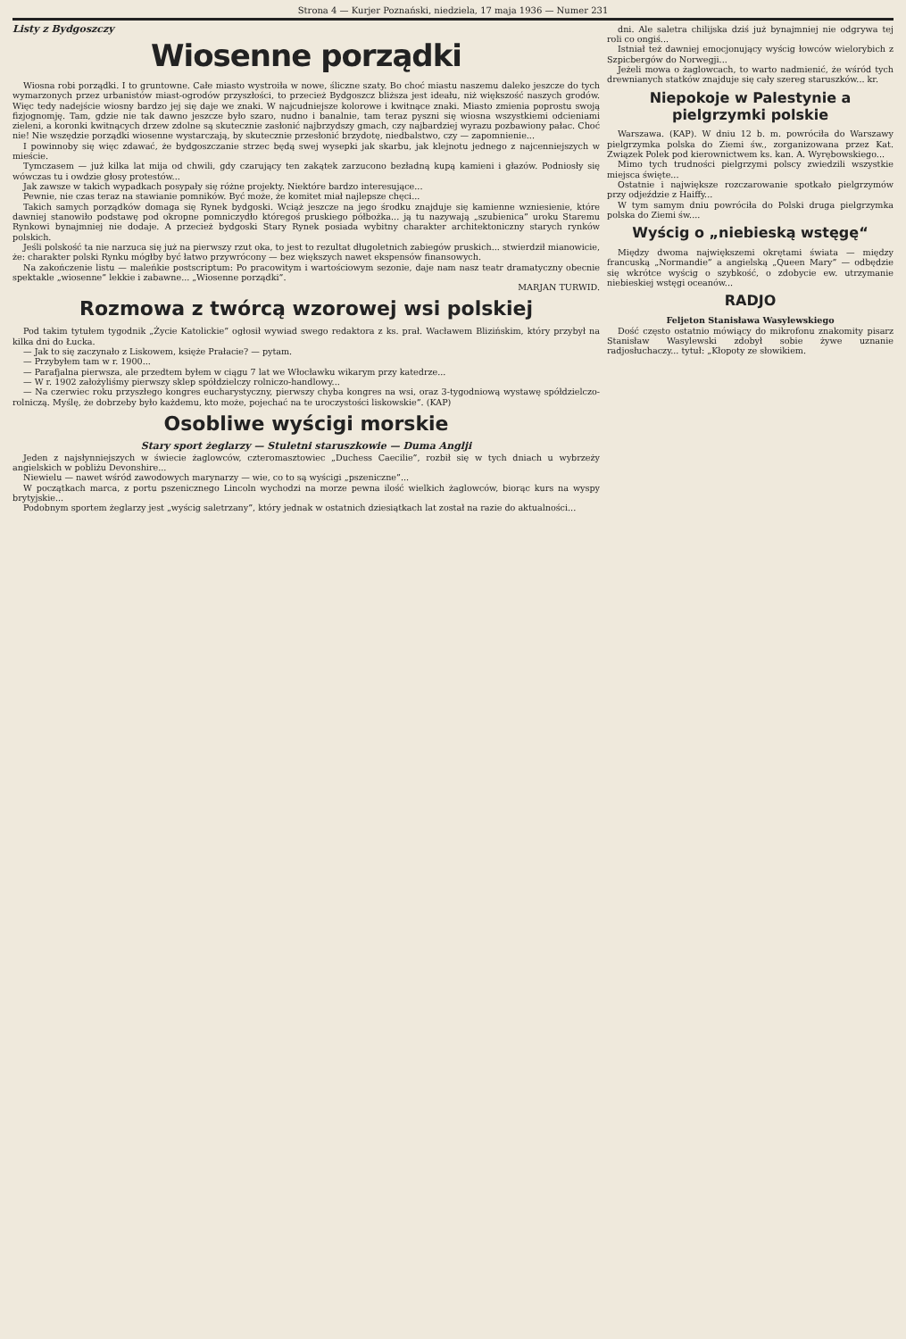Strona 4 — Kurjer Poznański, niedziela, 17 maja 1936 — Numer 231
Listy z Bydgoszczy
Wiosenne porządki
Wiosna robi porządki. I to gruntowne. Całe miasto wystroiła w nowe, śliczne szaty. Bo choć miastu naszemu daleko jeszcze do tych wymarzonych przez urbanistów miast-ogrodów przyszłości, to przecież Bydgoszcz bliższa jest ideału, niż większość naszych grodów. Więc tedy nadejście wiosny bardzo jej się daje we znaki. W najcudniejsze kolorowe i kwitnące znaki. Miasto zmienia poprostu swoją fizjognomję. Tam, gdzie nie tak dawno jeszcze było szaro, nudno i banalnie, tam teraz pyszni się wiosna wszystkiemi odcieniami zieleni, a koronki kwitnących drzew zdolne są skutecznie zasłonić najbrzydszy gmach, czy najbardziej wyrazu pozbawiony pałac. Choć nie! Nie wszędzie porządki wiosenne wystarczają, by skutecznie przesłonić brzydotę, niedbalstwo, czy — zapomnienie...
I powinnoby się więc zdawać, że bydgoszczanie strzec będą swej wysepki jak skarbu, jak klejnotu jednego z najcenniejszych w mieście.
Tymczasem — już kilka lat mija od chwili, gdy czarujący ten zakątek zarzucono bezładną kupą kamieni i głazów. Podniosły się wówczas tu i owdzie głosy protestów...
Jak zawsze w takich wypadkach posypały się różne projekty. Niektóre bardzo interesujące...
Pewnie, nie czas teraz na stawianie pomników. Być może, że komitet miał najlepsze chęci...
Takich samych porządków domaga się Rynek bydgoski. Wciąż jeszcze na jego środku znajduje się kamienne wzniesienie, które dawniej stanowiło podstawę pod okropne pomniczydło któregoś pruskiego półbożka... ją tu nazywają „szubienica” uroku Staremu Rynkowi bynajmniej nie dodaje. A przecież bydgoski Stary Rynek posiada wybitny charakter architektoniczny starych rynków polskich.
Jeśli polskość ta nie narzuca się już na pierwszy rzut oka, to jest to rezultat długoletnich zabiegów pruskich... stwierdził mianowicie, że: charakter polski Rynku mógłby być łatwo przywrócony — bez większych nawet ekspensów finansowych.
Na zakończenie listu — maleńkie postscriptum: Po pracowitym i wartościowym sezonie, daje nam nasz teatr dramatyczny obecnie spektakle „wiosenne” lekkie i zabawne... „Wiosenne porządki”.
MARJAN TURWID.
Rozmowa z twórcą wzorowej wsi polskiej
Pod takim tytułem tygodnik „Życie Katolickie” ogłosił wywiad swego redaktora z ks. prał. Wacławem Blizińskim, który przybył na kilka dni do Łucka.
— Jak to się zaczynało z Liskowem, księże Prałacie? — pytam.
— Przybyłem tam w r. 1900...
— Parafjalna pierwsza, ale przedtem byłem w ciągu 7 lat we Włocławku wikarym przy katedrze...
— W r. 1902 założyliśmy pierwszy sklep spółdzielczy rolniczo-handlowy...
— Na czerwiec roku przyszłego kongres eucharystyczny, pierwszy chyba kongres na wsi, oraz 3-tygodniową wystawę spółdzielczo-rolniczą. Myślę, że dobrzeby było każdemu, kto może, pojechać na te uroczystości liskowskie”. (KAP)
Osobliwe wyścigi morskie
Stary sport żeglarzy — Stuletni staruszkowie — Duma Anglji
Jeden z najsłynniejszych w świecie żaglowców, czteromasztowiec „Duchess Caecilie”, rozbił się w tych dniach u wybrzeży angielskich w pobliżu Devonshire...
Niewielu — nawet wśród zawodowych marynarzy — wie, co to są wyścigi „pszeniczne”...
W początkach marca, z portu pszenicznego Lincoln wychodzi na morze pewna ilość wielkich żaglowców, biorąc kurs na wyspy brytyjskie...
Podobnym sportem żeglarzy jest „wyścig saletrzany”, który jednak w ostatnich dziesiątkach lat został na razie do aktualności...
dni. Ale saletra chilijska dziś już bynajmniej nie odgrywa tej roli co ongiś...
Istniał też dawniej emocjonujący wyścig łowców wielorybich z Szpicbergów do Norwegji...
Jeżeli mowa o żaglowcach, to warto nadmienić, że wśród tych drewnianych statków znajduje się cały szereg staruszków... kr.
Niepokoje w Palestynie a pielgrzymki polskie
Warszawa. (KAP). W dniu 12 b. m. powróciła do Warszawy pielgrzymka polska do Ziemi św., zorganizowana przez Kat. Związek Polek pod kierownictwem ks. kan. A. Wyrębowskiego...
Mimo tych trudności pielgrzymi polscy zwiedzili wszystkie miejsca święte...
Ostatnie i największe rozczarowanie spotkało pielgrzymów przy odjeździe z Haiffy...
W tym samym dniu powróciła do Polski druga pielgrzymka polska do Ziemi św....
Wyścig o „niebieską wstęgę“
Między dwoma największemi okrętami świata — między francuską „Normandie” a angielską „Queen Mary” — odbędzie się wkrótce wyścig o szybkość, o zdobycie ew. utrzymanie niebieskiej wstęgi oceanów...
RADJO
Feljeton Stanisława Wasylewskiego
Dość często ostatnio mówiący do mikrofonu znakomity pisarz Stanisław Wasylewski zdobył sobie żywe uznanie radjosłuchaczy... tytuł: „Kłopoty ze słowikiem.